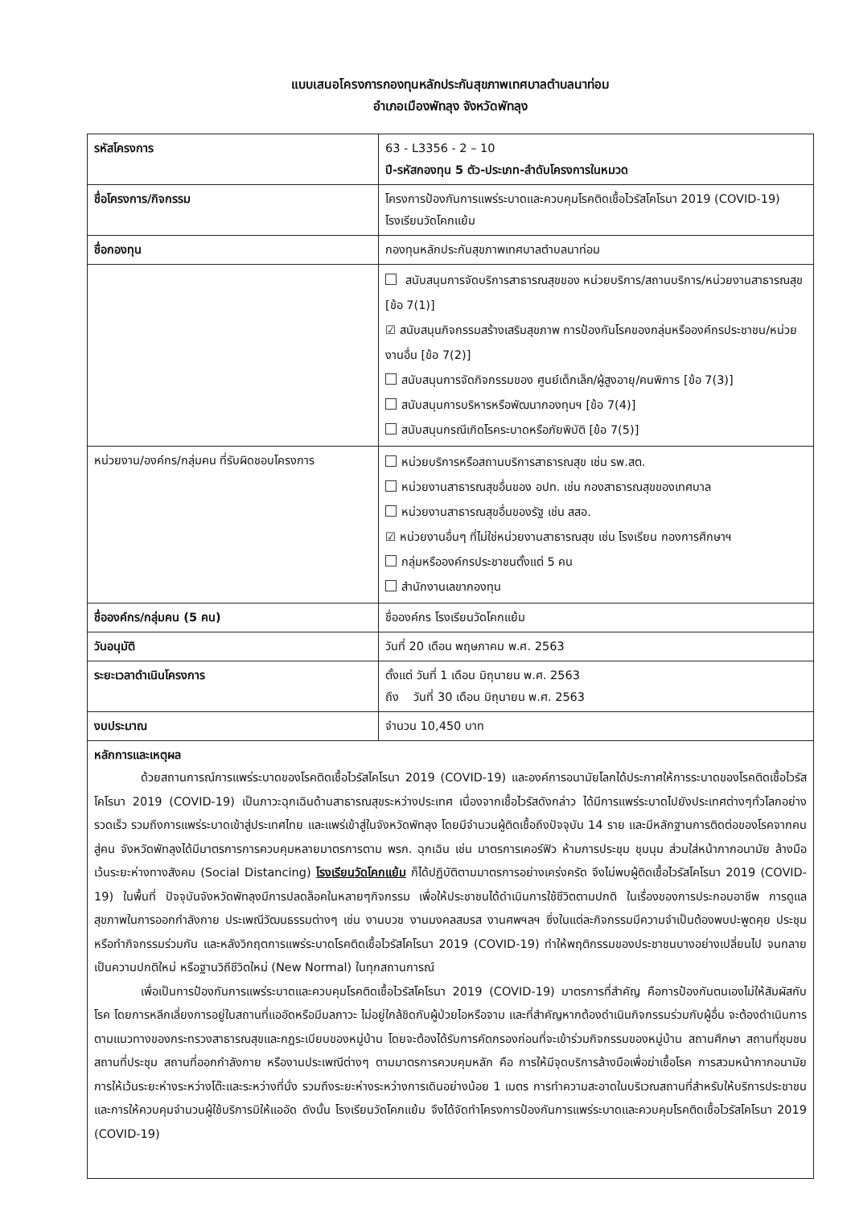แบบเสนอโครงการกองทุนหลักประกันสุขภาพเทศบาลตำบลนาท่อม
อำเภอเมืองพัทลุง จังหวัดพัทลุง
| รหัสโครงการ | 63 - L3356 - 2 – 10 ปี-รหัสกองทุน 5 ตัว-ประเภท-ลำดับโครงการในหมวด |
| ชื่อโครงการ/กิจกรรม | โครงการป้องกันการแพร่ระบาดและควบคุมโรคติดเชื้อไวรัสโคโรนา 2019 (COVID-19) โรงเรียนวัดโคกแย้ม |
| ชื่อกองทุน | กองทุนหลักประกันสุขภาพเทศบาลตำบลนาท่อม |
| | สนับสนุนการจัดบริการสาธารณสุขของ หน่วยบริการ/สถานบริการ/หน่วยงานสาธารณสุข [ข้อ 7(1)] ☑ สนับสนุนกิจกรรมสร้างเสริมสุขภาพ การป้องกันโรคของกลุ่มหรือองค์กรประชาชน/หน่วยงานอื่น [ข้อ 7(2)] สนับสนุนการจัดกิจกรรมของ ศูนย์เด็กเล็ก/ผู้สูงอายุ/คนพิการ [ข้อ 7(3)] สนับสนุนการบริหารหรือพัฒนากองทุนฯ [ข้อ 7(4)] สนับสนุนกรณีเกิดโรคระบาดหรือภัยพิบัติ [ข้อ 7(5)] |
| หน่วยงาน/องค์กร/กลุ่มคน ที่รับผิดชอบโครงการ | หน่วยบริการหรือสถานบริการสาธารณสุข เช่น รพ.สต. หน่วยงานสาธารณสุขอื่นของ อปท. เช่น กองสาธารณสุขของเทศบาล หน่วยงานสาธารณสุขอื่นของรัฐ เช่น สสอ. ☑ หน่วยงานอื่นๆ ที่ไม่ใช่หน่วยงานสาธารณสุข เช่น โรงเรียน กองการศึกษาฯ กลุ่มหรือองค์กรประชาชนตั้งแต่ 5 คน สำนักงานเลขากองทุน |
| ชื่อองค์กร/กลุ่มคน (5 คน) | ชื่อองค์กร โรงเรียนวัดโคกแย้ม |
| วันอนุมัติ | วันที่ 20 เดือน พฤษภาคม พ.ศ. 2563 |
| ระยะเวลาดำเนินโครงการ | ตั้งแต่ วันที่ 1 เดือน มิถุนายน พ.ศ. 2563 ถึง วันที่ 30 เดือน มิถุนายน พ.ศ. 2563 |
| งบประมาณ | จำนวน 10,450 บาท |
| หลักการและเหตุผล ด้วยสถานการณ์การแพร่ระบาดของโรคติดเชื้อไวรัสโคโรนา 2019 (COVID-19) และองค์การอนามัยโลกได้ประกาศให้การระบาดของโรคติดเชื้อไวรัสโคโรนา 2019 (COVID-19) เป็นภาวะฉุกเฉินด้านสาธารณสุขระหว่างประเทศ เนื่องจากเชื้อไวรัสดังกล่าว ได้มีการแพร่ระบาดไปยังประเทศต่างๆทั่วโลกอย่างรวดเร็ว รวมถึงการแพร่ระบาดเข้าสู่ประเทศไทย และแพร่เข้าสู่ในจังหวัดพัทลุง โดยมีจำนวนผู้ติดเชื้อถึงปัจจุบัน 14 ราย และมีหลักฐานการติดต่อของโรคจากคนสู่คน จังหวัดพัทลุงได้มีมาตรการการควบคุมหลายมาตรการตาม พรก. ฉุกเฉิน เช่น มาตรการเคอร์ฟิว ห้ามการประชุม ชุมนุม ส่วมใส่หน้ากากอนามัย ล้างมือ เว้นระยะห่างทางสังคม (Social Distancing) โรงเรียนวัดโคกแย้ม ก็ได้ปฏิบัติตามมาตรการอย่างเคร่งครัด จึงไม่พบผู้ติดเชื้อไวรัสโคโรนา 2019 (COVID-19) ในพื้นที่ ปัจจุบันจังหวัดพัทลุงมีการปลดล็อคในหลายๆกิจกรรม เพื่อให้ประชาชนได้ดำเนินการใช้ชีวิตตามปกติ ในเรื่องของการประกอบอาชีพ การดูแลสุขภาพในการออกกำลังกาย ประเพณีวัฒนธรรมต่างๆ เช่น งานบวช งานมงคลสมรส งานศพฯลฯ ซึ่งในแต่ละกิจกรรมมีความจำเป็นต้องพบปะพูดคุย ประชุม หรือทำกิจกรรมร่วมกัน และหลังวิกฤตการแพร่ระบาดโรคติดเชื้อไวรัสโคโรนา 2019 (COVID-19) ทำให้พฤติกรรมของประชาชนบางอย่างเปลี่ยนไป จนกลายเป็นความปกติใหม่ หรือฐานวิถีชีวิตใหม่ (New Normal) ในทุกสถานการณ์ เพื่อเป็นการป้องกันการแพร่ระบาดและควบคุมโรคติดเชื้อไวรัสโคโรนา 2019 (COVID-19) มาตรการที่สำคัญ คือการป้องกันตนเองไม่ให้สัมผัสกับโรค โดยการหลีกเลี่ยงการอยู่ในสถานที่แออัดหรือมีมลภาวะ ไม่อยู่ใกล้ชิดกับผู้ป่วยไอหรือจาม และที่สำคัญหากต้องดำเนินกิจกรรมร่วมกับผู้อื่น จะต้องดำเนินการตามแนวทางของกระทรวงสาธารณสุขและกฎระเบียบของหมู่บ้าน โดยจะต้องได้รับการคัดกรองก่อนที่จะเข้าร่วมกิจกรรมของหมู่บ้าน สถานศึกษา สถานที่ชุมชน สถานที่ประชุม สถานที่ออกกำลังกาย หรืองานประเพณีต่างๆ ตามมาตรการควบคุมหลัก คือ การให้มีจุดบริการล้างมือเพื่อฆ่าเชื้อโรค การสวมหน้ากากอนามัย การให้เว้นระยะห่างระหว่างโต๊ะและระหว่างที่นั่ง รวมถึงระยะห่างระหว่างการเดินอย่างน้อย 1 เมตร การทำความสะอาดในบริเวณสถานที่สำหรับให้บริการประชาชน และการให้ควบคุมจำนวนผู้ใช้บริการมิให้แออัด ดังนั้น โรงเรียนวัดโคกแย้ม จึงได้จัดทำโครงการป้องกันการแพร่ระบาดและควบคุมโรคติดเชื้อไวรัสโคโรนา 2019 (COVID-19) | |